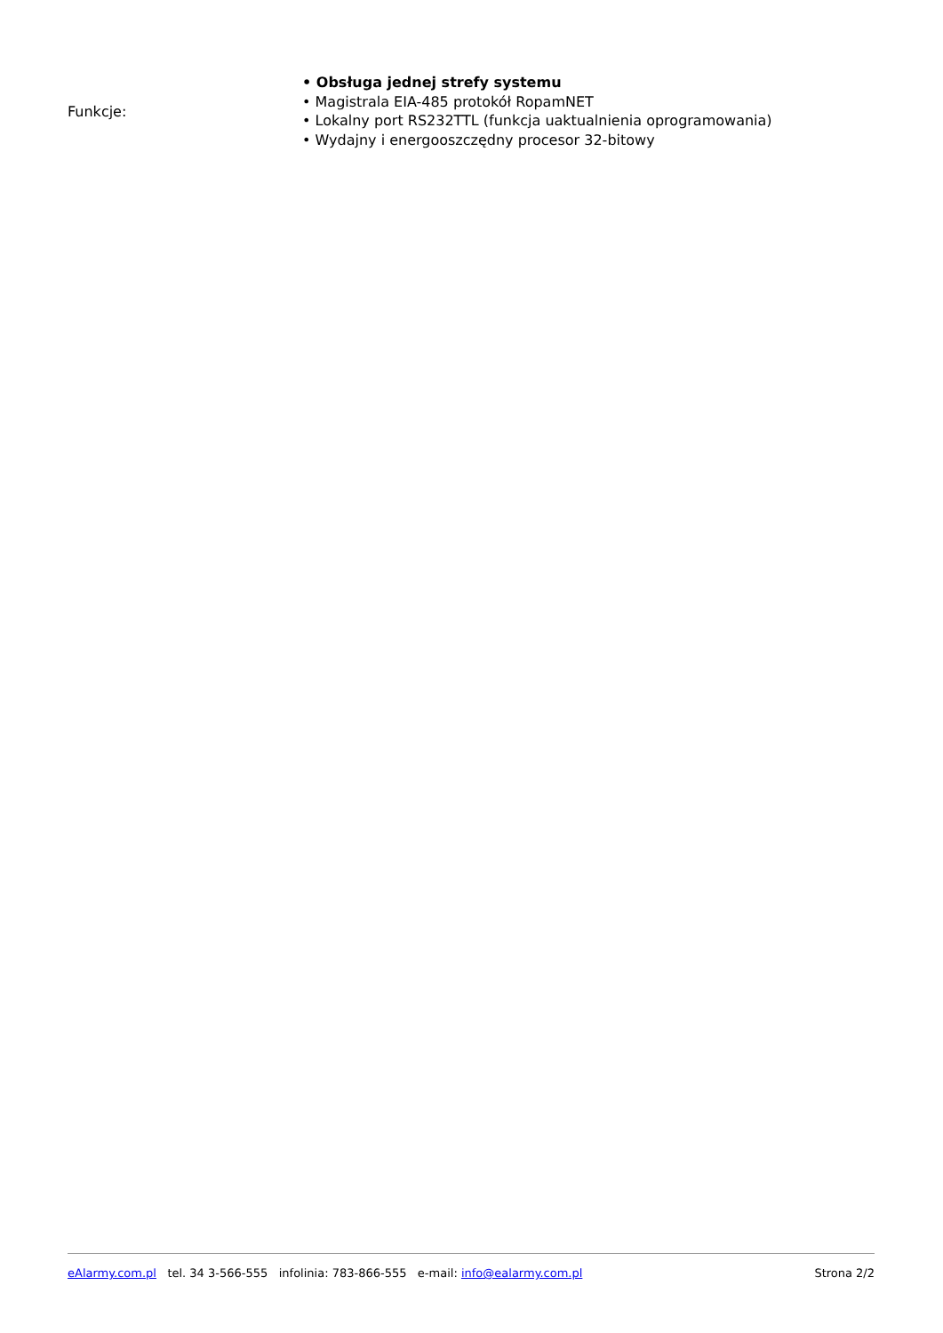| Funkcje: | • Obsługa jednej strefy systemu • Magistrala EIA-485 protokół RopamNET • Lokalny port RS232TTL (funkcja uaktualnienia oprogramowania) • Wydajny i energooszczędny procesor 32-bitowy |
eAlarmy.com.pl tel. 34 3-566-555 infolinia: 783-866-555 e-mail: info@ealarmy.com.pl Strona 2/2